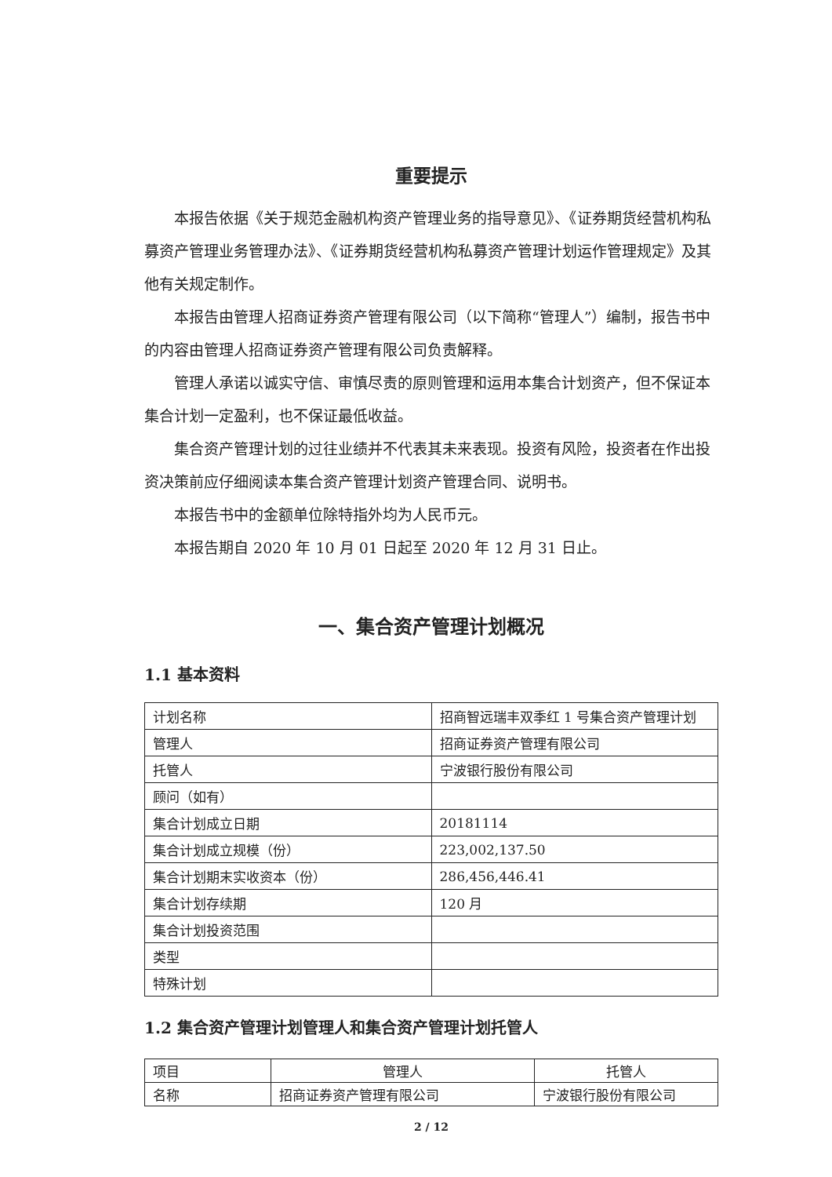重要提示
本报告依据《关于规范金融机构资产管理业务的指导意见》、《证券期货经营机构私募资产管理业务管理办法》、《证券期货经营机构私募资产管理计划运作管理规定》及其他有关规定制作。
本报告由管理人招商证券资产管理有限公司（以下简称“管理人”）编制，报告书中的内容由管理人招商证券资产管理有限公司负责解释。
管理人承诺以诚实守信、审慎尽责的原则管理和运用本集合计划资产，但不保证本集合计划一定盈利，也不保证最低收益。
集合资产管理计划的过往业绩并不代表其未来表现。投资有风险，投资者在作出投资决策前应仔细阅读本集合资产管理计划资产管理合同、说明书。
本报告书中的金额单位除特指外均为人民币元。
本报告期自 2020 年 10 月 01 日起至 2020 年 12 月 31 日止。
一、集合资产管理计划概况
1.1 基本资料
| 计划名称 | 招商智远瑞丰双季红 1 号集合资产管理计划 |
| 管理人 | 招商证券资产管理有限公司 |
| 托管人 | 宁波银行股份有限公司 |
| 顾问（如有） | |
| 集合计划成立日期 | 20181114 |
| 集合计划成立规模（份） | 223,002,137.50 |
| 集合计划期末实收资本（份） | 286,456,446.41 |
| 集合计划存续期 | 120 月 |
| 集合计划投资范围 | |
| 类型 | |
| 特殊计划 | |
1.2 集合资产管理计划管理人和集合资产管理计划托管人
| 项目 | 管理人 | 托管人 |
| 名称 | 招商证券资产管理有限公司 | 宁波银行股份有限公司 |
2 / 12